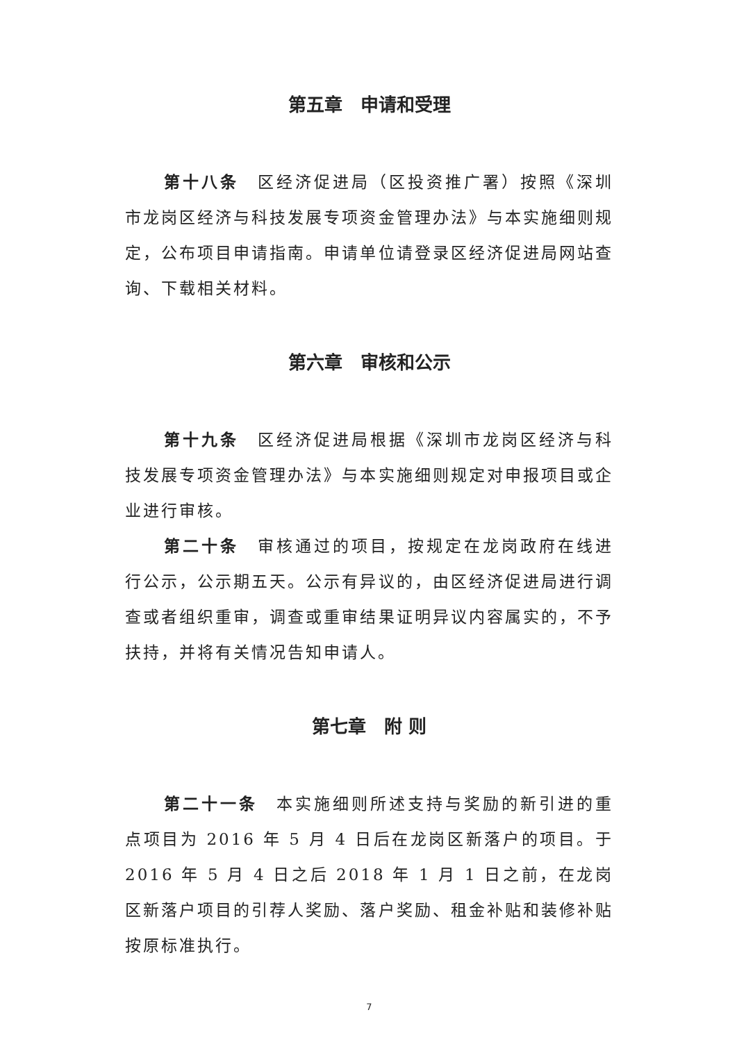第五章　申请和受理
第十八条　区经济促进局（区投资推广署）按照《深圳市龙岗区经济与科技发展专项资金管理办法》与本实施细则规定，公布项目申请指南。申请单位请登录区经济促进局网站查询、下载相关材料。
第六章　审核和公示
第十九条　区经济促进局根据《深圳市龙岗区经济与科技发展专项资金管理办法》与本实施细则规定对申报项目或企业进行审核。
第二十条　审核通过的项目，按规定在龙岗政府在线进行公示，公示期五天。公示有异议的，由区经济促进局进行调查或者组织重审，调查或重审结果证明异议内容属实的，不予扶持，并将有关情况告知申请人。
第七章　附 则
第二十一条　本实施细则所述支持与奖励的新引进的重点项目为 2016 年 5 月 4 日后在龙岗区新落户的项目。于 2016 年 5 月 4 日之后 2018 年 1 月 1 日之前，在龙岗区新落户项目的引荐人奖励、落户奖励、租金补贴和装修补贴按原标准执行。
7